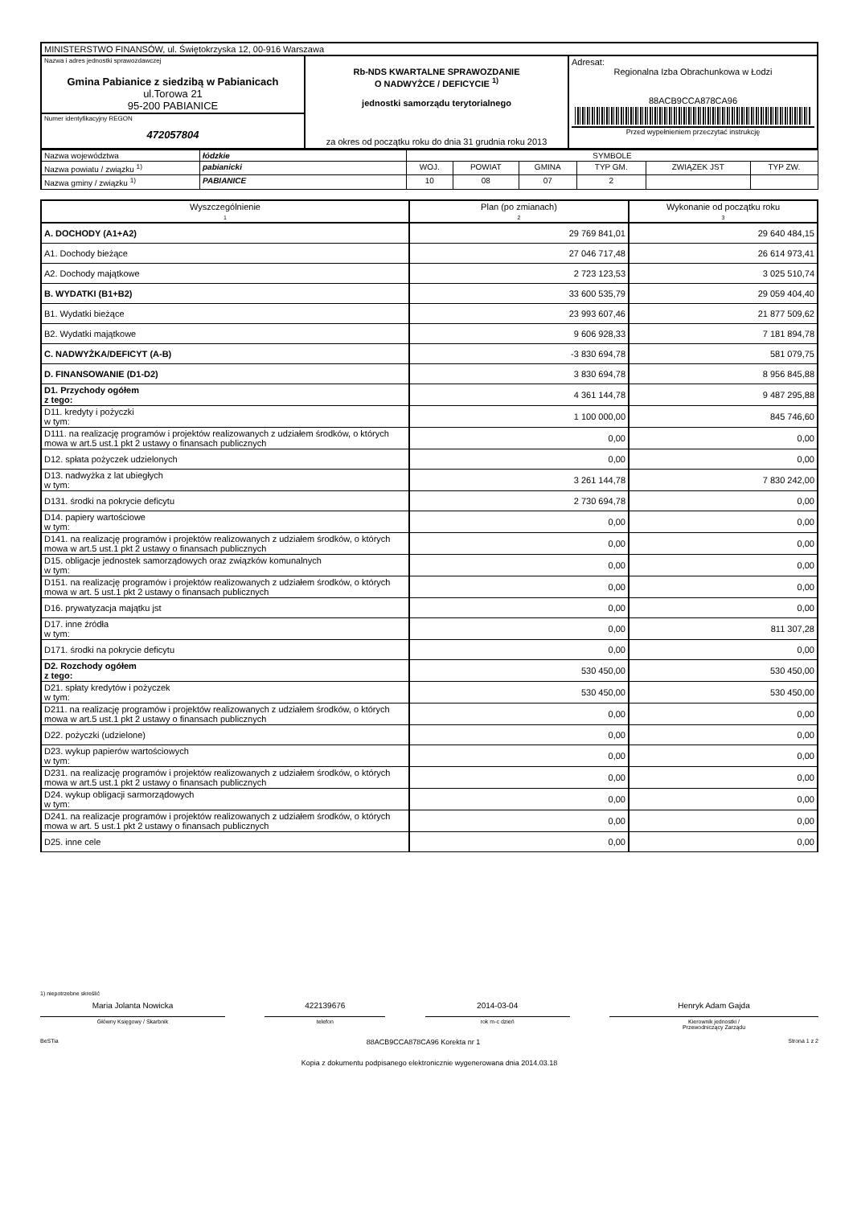| MINISTERSTWO FINANSÓW, ul. Świętokrzyska 12, 00-916 Warszawa | | |
| Nazwa i adres jednostki sprawozdawczej Gmina Pabianice z siedzibą w Pabianicach ul.Torowa 21 95-200 PABIANICE | Rb-NDS KWARTALNE SPRAWOZDANIE O NADWYŻCE / DEFICYCIE <sup>1)</sup> jednostki samorządu terytorialnego za okres od początku roku do dnia 31 grudnia roku 2013 | Adresat: Regionalna Izba Obrachunkowa w Łodzi 88ACB9CCA878CA96 Przed wypełnieniem przeczytać instrukcję |
| Numer identyfikacyjny REGON 472057804 | | |
| Nazwa województwa | łódzkie | SYMBOLE | | | | | |
| Nazwa powiatu / związku <sup>1)</sup> | pabianicki | WOJ. | POWIAT | GMINA | TYP GM. | ZWIĄZEK JST | TYP ZW. |
| Nazwa gminy / związku <sup>1)</sup> | PABIANICE | 10 | 08 | 07 | 2 | | |
| Wyszczególnienie 1 | Plan (po zmianach) 2 | Wykonanie od początku roku 3 |
| --- | --- | --- |
| A. DOCHODY (A1+A2) | 29 769 841,01 | 29 640 484,15 |
| A1. Dochody bieżące | 27 046 717,48 | 26 614 973,41 |
| A2. Dochody majątkowe | 2 723 123,53 | 3 025 510,74 |
| B. WYDATKI (B1+B2) | 33 600 535,79 | 29 059 404,40 |
| B1. Wydatki bieżące | 23 993 607,46 | 21 877 509,62 |
| B2. Wydatki majątkowe | 9 606 928,33 | 7 181 894,78 |
| C. NADWYŻKA/DEFICYT (A-B) | -3 830 694,78 | 581 079,75 |
| D. FINANSOWANIE (D1-D2) | 3 830 694,78 | 8 956 845,88 |
| D1. Przychody ogółem z tego: | 4 361 144,78 | 9 487 295,88 |
| D11. kredyty i pożyczki w tym: | 1 100 000,00 | 845 746,60 |
| D111. na realizację programów i projektów realizowanych z udziałem środków, o których mowa w art.5 ust.1 pkt 2 ustawy o finansach publicznych | 0,00 | 0,00 |
| D12. spłata pożyczek udzielonych | 0,00 | 0,00 |
| D13. nadwyżka z lat ubiegłych w tym: | 3 261 144,78 | 7 830 242,00 |
| D131. środki na pokrycie deficytu | 2 730 694,78 | 0,00 |
| D14. papiery wartościowe w tym: | 0,00 | 0,00 |
| D141. na realizację programów i projektów realizowanych z udziałem środków, o których mowa w art.5 ust.1 pkt 2 ustawy o finansach publicznych | 0,00 | 0,00 |
| D15. obligacje jednostek samorządowych oraz związków komunalnych w tym: | 0,00 | 0,00 |
| D151. na realizację programów i projektów realizowanych z udziałem środków, o których mowa w art. 5 ust.1 pkt 2 ustawy o finansach publicznych | 0,00 | 0,00 |
| D16. prywatyzacja majątku jst | 0,00 | 0,00 |
| D17. inne źródła w tym: | 0,00 | 811 307,28 |
| D171. środki na pokrycie deficytu | 0,00 | 0,00 |
| D2. Rozchody ogółem z tego: | 530 450,00 | 530 450,00 |
| D21. spłaty kredytów i pożyczek w tym: | 530 450,00 | 530 450,00 |
| D211. na realizację programów i projektów realizowanych z udziałem środków, o których mowa w art.5 ust.1 pkt 2 ustawy o finansach publicznych | 0,00 | 0,00 |
| D22. pożyczki (udzielone) | 0,00 | 0,00 |
| D23. wykup papierów wartościowych w tym: | 0,00 | 0,00 |
| D231. na realizację programów i projektów realizowanych z udziałem środków, o których mowa w art.5 ust.1 pkt 2 ustawy o finansach publicznych | 0,00 | 0,00 |
| D24. wykup obligacji sarmorządowych w tym: | 0,00 | 0,00 |
| D241. na realizacje programów i projektów realizowanych z udziałem środków, o których mowa w art. 5 ust.1 pkt 2 ustawy o finansach publicznych | 0,00 | 0,00 |
| D25. inne cele | 0,00 | 0,00 |
1) niepotrzebne skreślić
Maria Jolanta Nowicka 422139676 2014-03-04 Henryk Adam Gajda
Główny Księgowy / Skarbnik telefon rok m-c dzień Kierownik jednostki /
Przewodniczący Zarządu
BeSTia 88ACB9CCA878CA96 Korekta nr 1 Strona 1 z 2
Kopia z dokumentu podpisanego elektronicznie wygenerowana dnia 2014.03.18